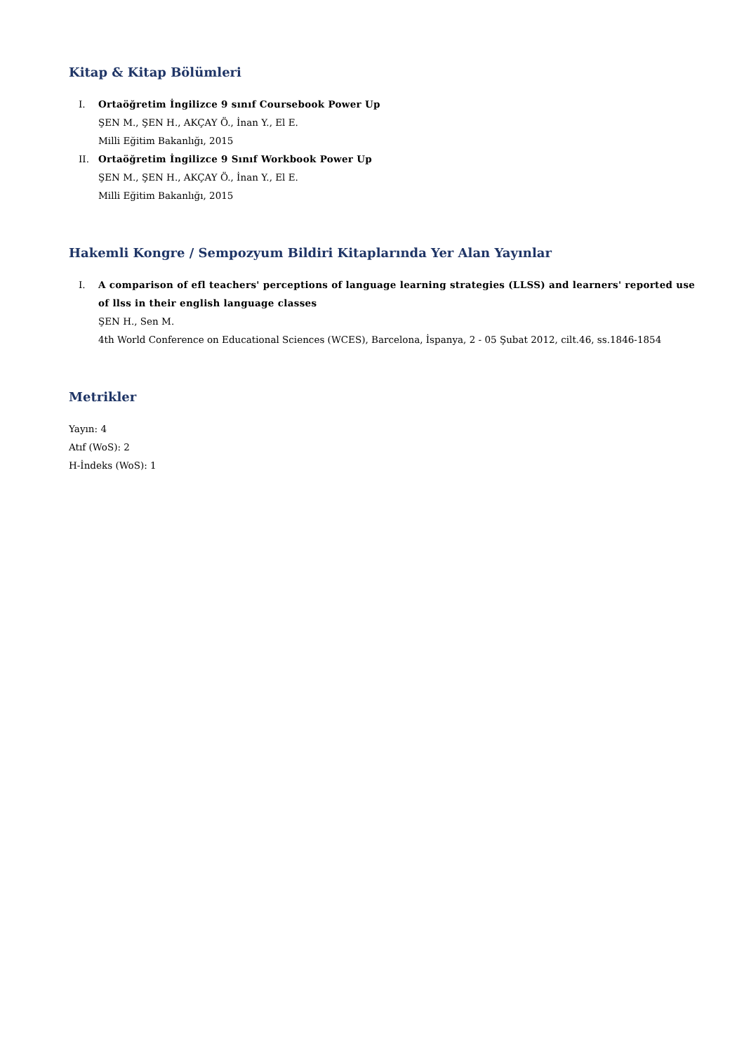Kitap & Kitap Bölümleri
I. Ortaöğretim İngilizce 9 sınıf Coursebook Power Up
ŞEN M., ŞEN H., AKÇAY Ö., İnan Y., El E.
Milli Eğitim Bakanlığı, 2015
II. Ortaöğretim İngilizce 9 Sınıf Workbook Power Up
ŞEN M., ŞEN H., AKÇAY Ö., İnan Y., El E.
Milli Eğitim Bakanlığı, 2015
Hakemli Kongre / Sempozyum Bildiri Kitaplarında Yer Alan Yayınlar
I. A comparison of efl teachers' perceptions of language learning strategies (LLSS) and learners' reported use of llss in their english language classes
ŞEN H., Sen M.
4th World Conference on Educational Sciences (WCES), Barcelona, İspanya, 2 - 05 Şubat 2012, cilt.46, ss.1846-1854
Metrikler
Yayın: 4
Atıf (WoS): 2
H-İndeks (WoS): 1